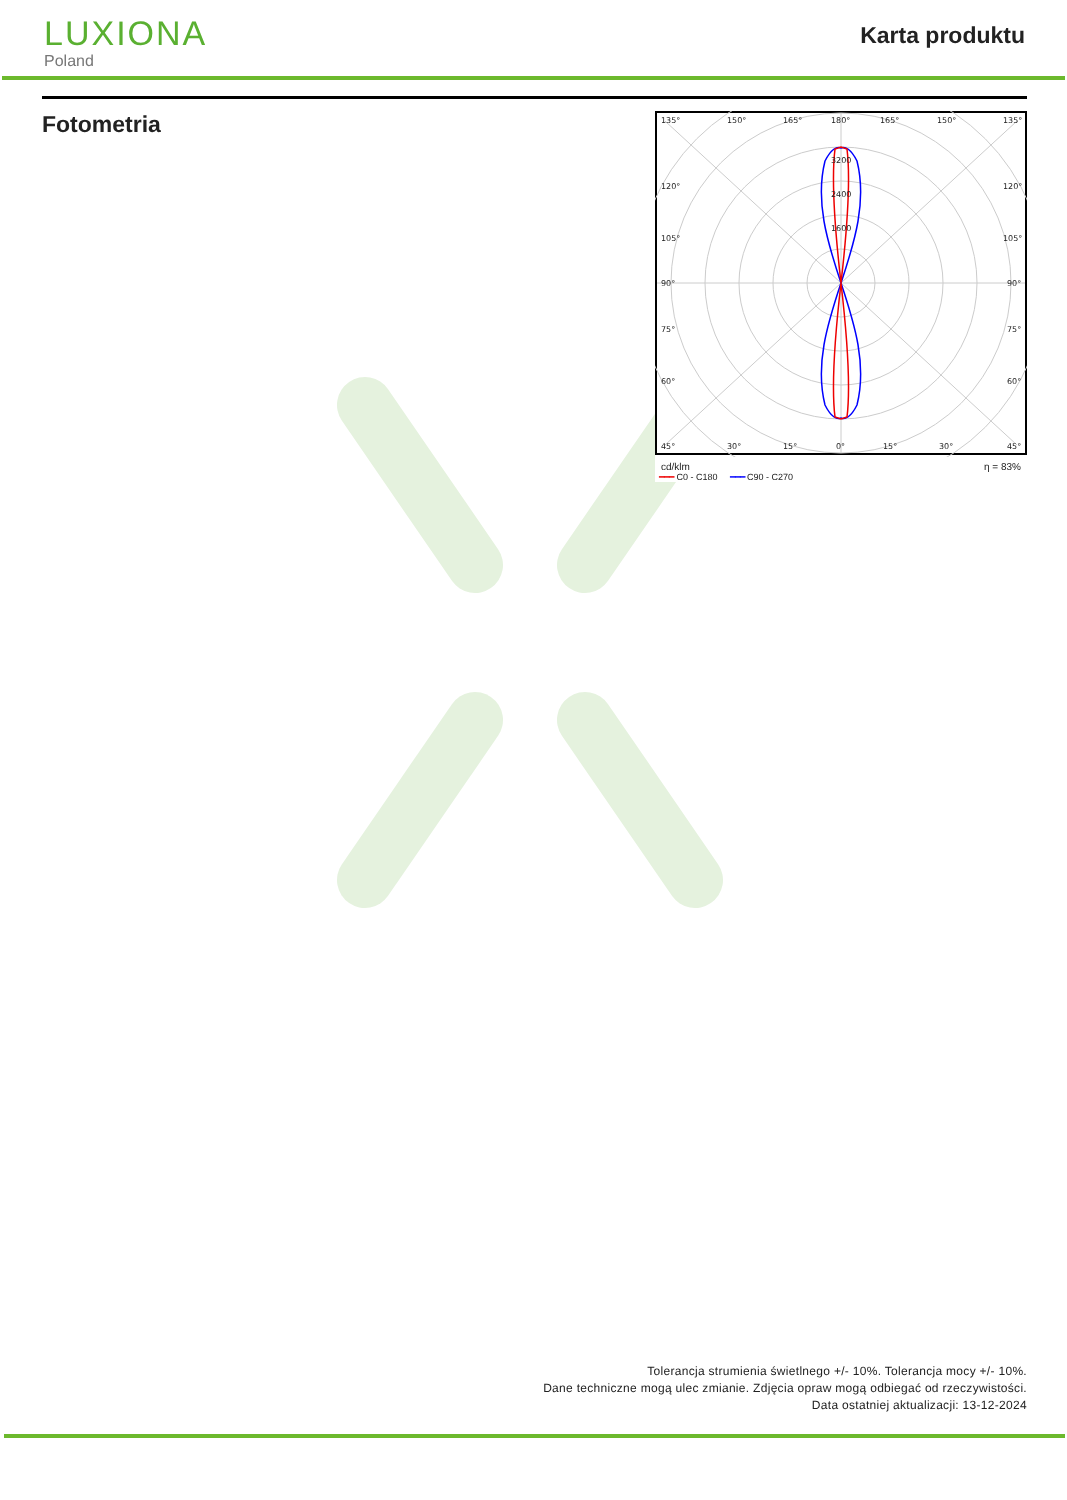LUXIONA
Poland
Karta produktu
Fotometria
135°
150°
165°
180°
165°
150°
135°
3200
2400
1600
120°
120°
105°
105°
90°
90°
75°
75°
60°
60°
45°
30°
15°
0°
15°
30°
45°
cd/klm η = 83%
━━━ C0 - C180 ━━━ C90 - C270
Tolerancja strumienia świetlnego +/- 10%. Tolerancja mocy +/- 10%.
Dane techniczne mogą ulec zmianie. Zdjęcia opraw mogą odbiegać od rzeczywistości.
Data ostatniej aktualizacji: 13-12-2024